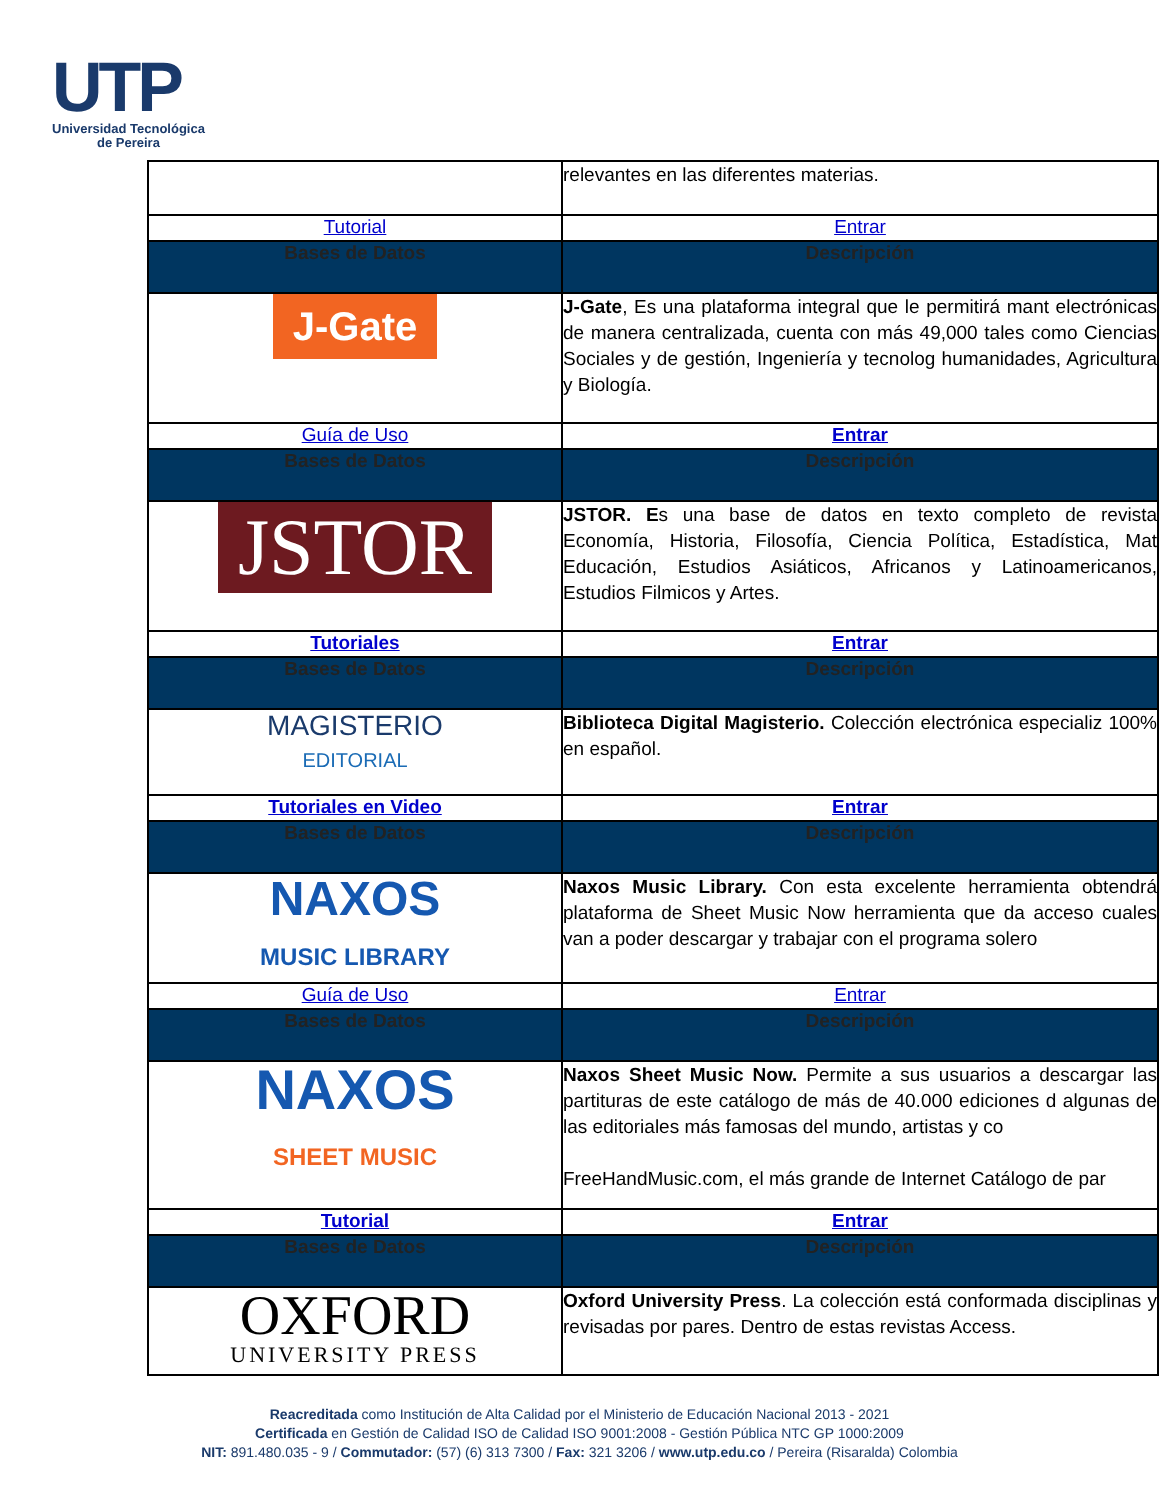UTP
Universidad Tecnológica
de Pereira
| | relevantes en las diferentes materias. |
| Tutorial | Entrar |
| Bases de Datos | Descripción |
| J-Gate | J-Gate , Es una plataforma integral que le permitirá mant electrónicas de manera centralizada, cuenta con más 49,000 tales como Ciencias Sociales y de gestión, Ingeniería y tecnolog humanidades, Agricultura y Biología. |
| Guía de Uso | Entrar |
| Bases de Datos | Descripción |
| JSTOR | JSTOR. E s una base de datos en texto completo de revista Economía, Historia, Filosofía, Ciencia Política, Estadística, Mat Educación, Estudios Asiáticos, Africanos y Latinoamericanos, Estudios Filmicos y Artes. |
| Tutoriales | Entrar |
| Bases de Datos | Descripción |
| MAGISTERIO EDITORIAL | Biblioteca Digital Magisterio. Colección electrónica especializ 100% en español. |
| Tutoriales en Video | Entrar |
| Bases de Datos | Descripción |
| NAXOS MUSIC LIBRARY | Naxos Music Library. Con esta excelente herramienta obtendrá plataforma de Sheet Music Now herramienta que da acceso cuales van a poder descargar y trabajar con el programa solero |
| Guía de Uso | Entrar |
| Bases de Datos | Descripción |
| NAXOS SHEET MUSIC | Naxos Sheet Music Now. Permite a sus usuarios a descargar las partituras de este catálogo de más de 40.000 ediciones d algunas de las editoriales más famosas del mundo, artistas y co FreeHandMusic.com, el más grande de Internet Catálogo de par |
| Tutorial | Entrar |
| Bases de Datos | Descripción |
| OXFORD UNIVERSITY PRESS | Oxford University Press . La colección está conformada disciplinas y revisadas por pares. Dentro de estas revistas Access. |
Reacreditada como Institución de Alta Calidad por el Ministerio de Educación Nacional 2013 - 2021
Certificada en Gestión de Calidad ISO de Calidad ISO 9001:2008 - Gestión Pública NTC GP 1000:2009
NIT: 891.480.035 - 9 / Commutador: (57) (6) 313 7300 / Fax: 321 3206 / www.utp.edu.co / Pereira (Risaralda) Colombia